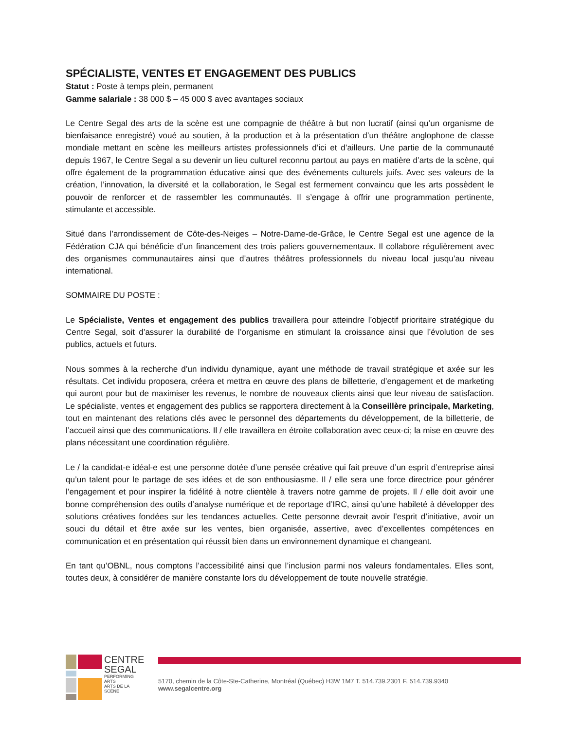SPÉCIALISTE, VENTES ET ENGAGEMENT DES PUBLICS
Statut : Poste à temps plein, permanent
Gamme salariale : 38 000 $ – 45 000 $ avec avantages sociaux
Le Centre Segal des arts de la scène est une compagnie de théâtre à but non lucratif (ainsi qu’un organisme de bienfaisance enregistré) voué au soutien, à la production et à la présentation d’un théâtre anglophone de classe mondiale mettant en scène les meilleurs artistes professionnels d’ici et d’ailleurs. Une partie de la communauté depuis 1967, le Centre Segal a su devenir un lieu culturel reconnu partout au pays en matière d’arts de la scène, qui offre également de la programmation éducative ainsi que des événements culturels juifs. Avec ses valeurs de la création, l’innovation, la diversité et la collaboration, le Segal est fermement convaincu que les arts possèdent le pouvoir de renforcer et de rassembler les communautés. Il s’engage à offrir une programmation pertinente, stimulante et accessible.
Situé dans l’arrondissement de Côte-des-Neiges – Notre-Dame-de-Grâce, le Centre Segal est une agence de la Fédération CJA qui bénéficie d’un financement des trois paliers gouvernementaux. Il collabore régulièrement avec des organismes communautaires ainsi que d’autres théâtres professionnels du niveau local jusqu’au niveau international.
SOMMAIRE DU POSTE :
Le Spécialiste, Ventes et engagement des publics travaillera pour atteindre l’objectif prioritaire stratégique du Centre Segal, soit d’assurer la durabilité de l’organisme en stimulant la croissance ainsi que l’évolution de ses publics, actuels et futurs.
Nous sommes à la recherche d’un individu dynamique, ayant une méthode de travail stratégique et axée sur les résultats. Cet individu proposera, créera et mettra en œuvre des plans de billetterie, d’engagement et de marketing qui auront pour but de maximiser les revenus, le nombre de nouveaux clients ainsi que leur niveau de satisfaction. Le spécialiste, ventes et engagement des publics se rapportera directement à la Conseillère principale, Marketing, tout en maintenant des relations clés avec le personnel des départements du développement, de la billetterie, de l’accueil ainsi que des communications. Il / elle travaillera en étroite collaboration avec ceux-ci; la mise en œuvre des plans nécessitant une coordination régulière.
Le / la candidat-e idéal-e est une personne dotée d’une pensée créative qui fait preuve d’un esprit d’entreprise ainsi qu’un talent pour le partage de ses idées et de son enthousiasme. Il / elle sera une force directrice pour générer l’engagement et pour inspirer la fidélité à notre clientèle à travers notre gamme de projets. Il / elle doit avoir une bonne compréhension des outils d’analyse numérique et de reportage d’IRC, ainsi qu’une habileté à développer des solutions créatives fondées sur les tendances actuelles. Cette personne devrait avoir l’esprit d’initiative, avoir un souci du détail et être axée sur les ventes, bien organisée, assertive, avec d’excellentes compétences en communication et en présentation qui réussit bien dans un environnement dynamique et changeant.
En tant qu’OBNL, nous comptons l’accessibilité ainsi que l’inclusion parmi nos valeurs fondamentales. Elles sont, toutes deux, à considérer de manière constante lors du développement de toute nouvelle stratégie.
CENTRE
SEGAL
PERFORMING ARTS
ARTS DE LA SCÈNE
5170, chemin de la Côte-Ste-Catherine, Montréal (Québec) H3W 1M7 T. 514.739.2301 F. 514.739.9340
www.segalcentre.org